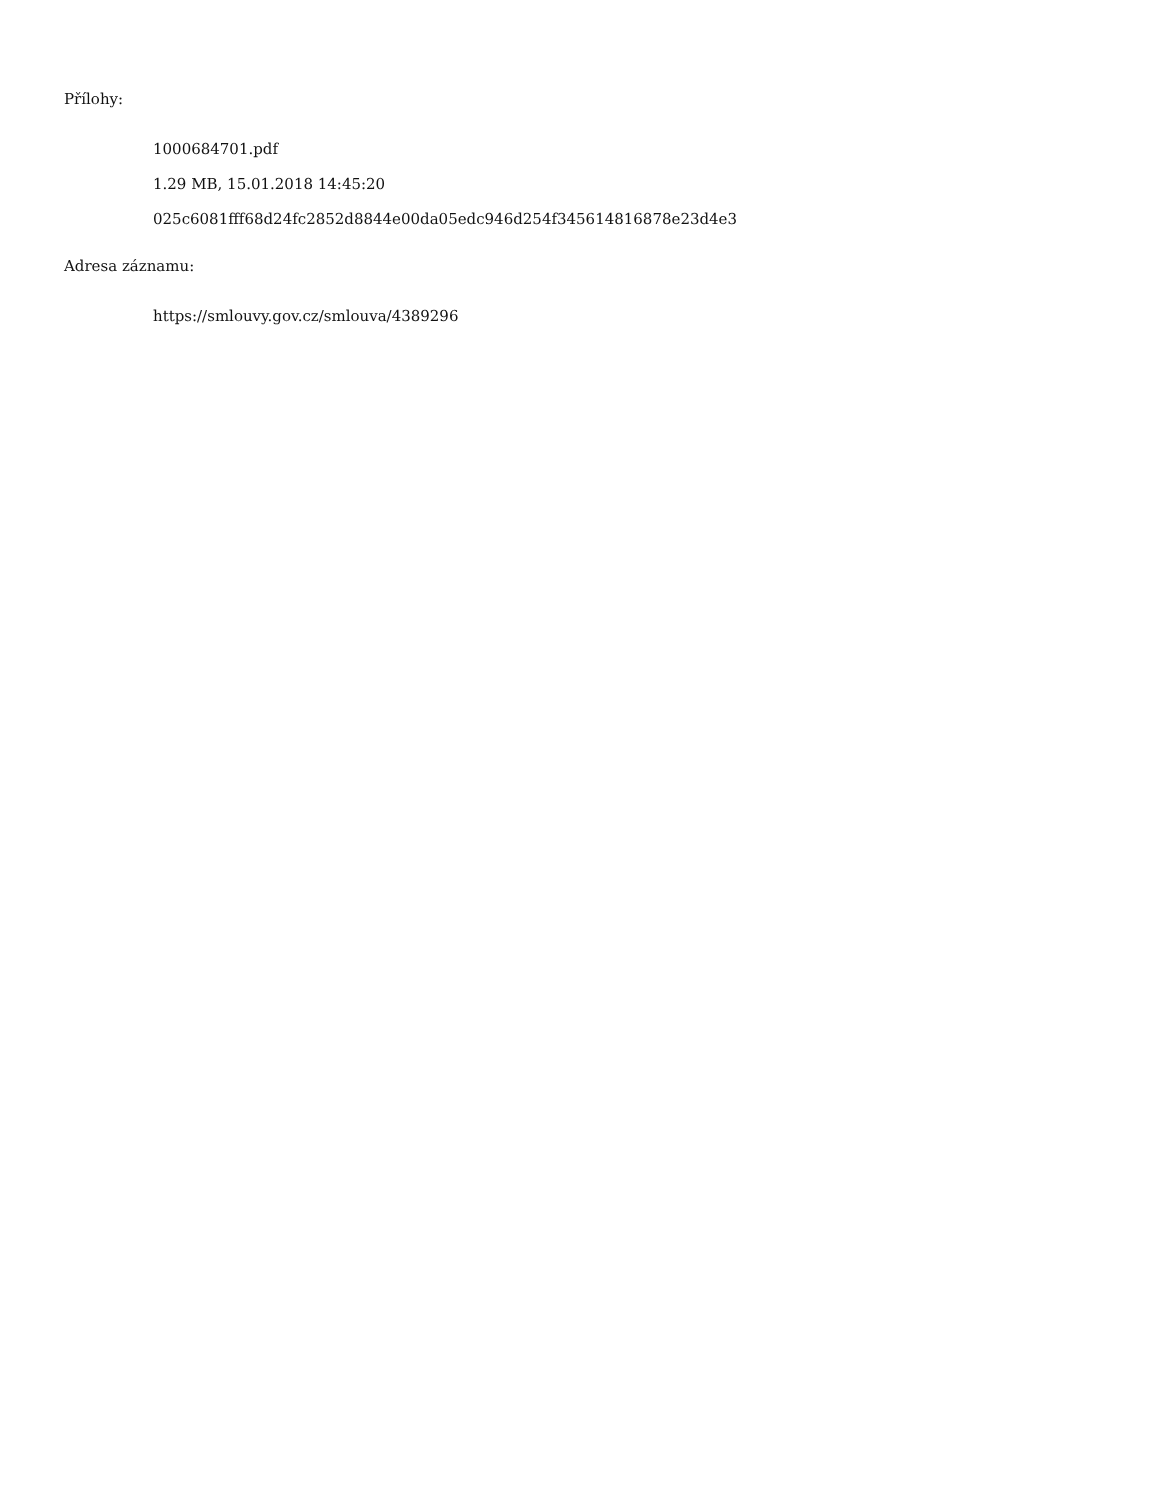Přílohy:
1000684701.pdf
1.29 MB, 15.01.2018 14:45:20
025c6081fff68d24fc2852d8844e00da05edc946d254f345614816878e23d4e3
Adresa záznamu:
https://smlouvy.gov.cz/smlouva/4389296